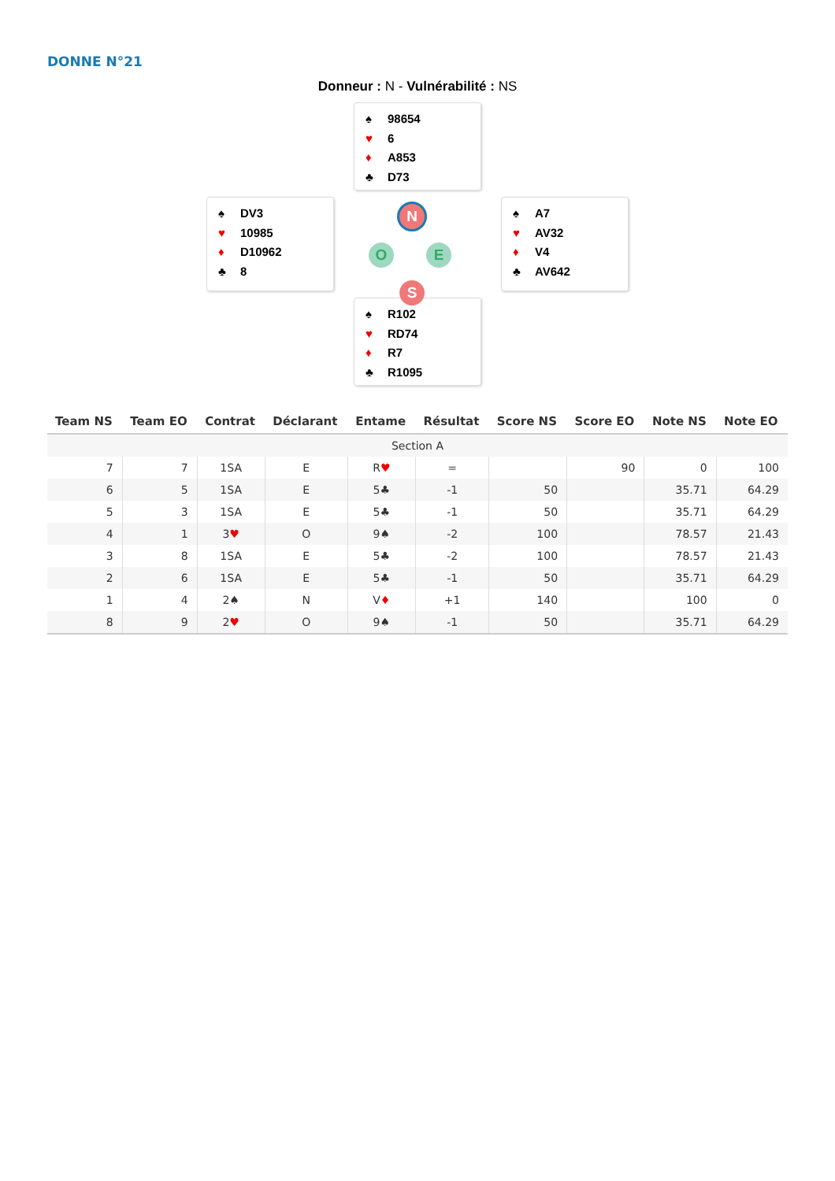DONNE N°21
Donneur : N - Vulnérabilité : NS
♠ 98654
♥ 6
♦ A853
♣ D73
♠ DV3
♥ 10985
♦ D10962
♣ 8
N
O E
S
♠ A7
♥ AV32
♦ V4
♣ AV642
♠ R102
♥ RD74
♦ R7
♣ R1095
| Team NS | Team EO | Contrat | Déclarant | Entame | Résultat | Score NS | Score EO | Note NS | Note EO |
| --- | --- | --- | --- | --- | --- | --- | --- | --- | --- |
| Section A | | | | | | | | | |
| 7 | 7 | 1SA | E | R ♥ | = | | 90 | 0 | 100 |
| 6 | 5 | 1SA | E | 5♣ | -1 | 50 | | 35.71 | 64.29 |
| 5 | 3 | 1SA | E | 5♣ | -1 | 50 | | 35.71 | 64.29 |
| 4 | 1 | 3 ♥ | O | 9♠ | -2 | 100 | | 78.57 | 21.43 |
| 3 | 8 | 1SA | E | 5♣ | -2 | 100 | | 78.57 | 21.43 |
| 2 | 6 | 1SA | E | 5♣ | -1 | 50 | | 35.71 | 64.29 |
| 1 | 4 | 2♠ | N | V ♦ | +1 | 140 | | 100 | 0 |
| 8 | 9 | 2 ♥ | O | 9♠ | -1 | 50 | | 35.71 | 64.29 |